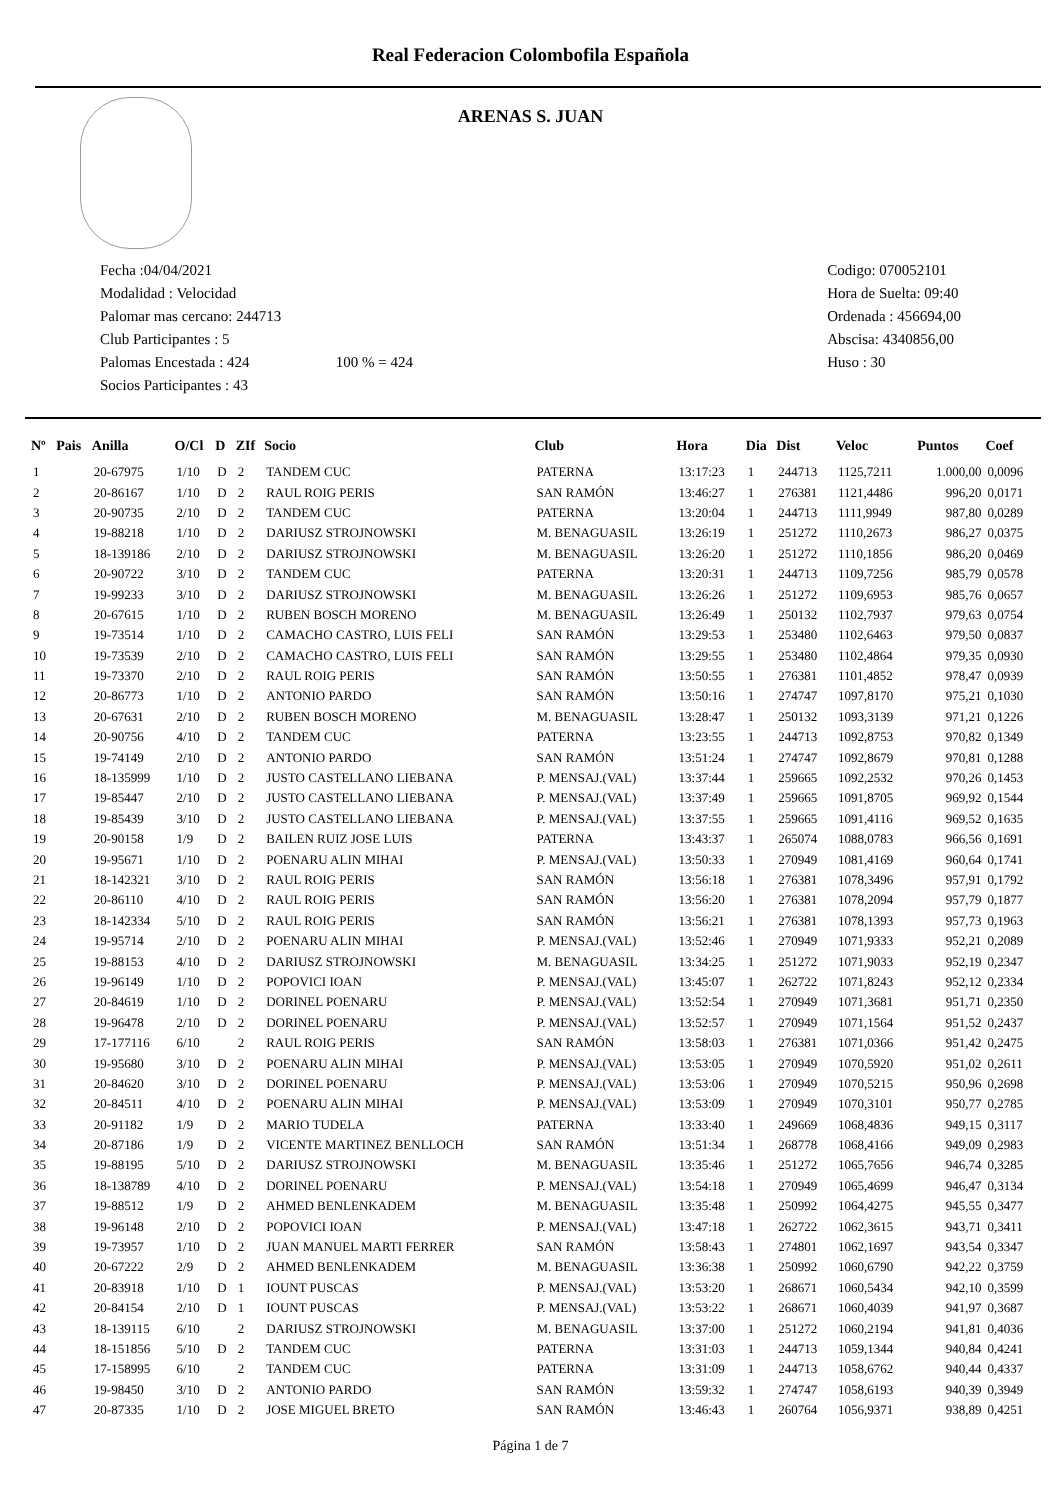Real Federacion Colombofila Española
ARENAS S. JUAN
Fecha :04/04/2021
Modalidad : Velocidad
Palomar mas cercano: 244713
Club Participantes : 5
Palomas Encestada : 424 100 % = 424
Socios Participantes : 43
Codigo: 070052101
Hora de Suelta: 09:40
Ordenada : 456694,00
Abscisa: 4340856,00
Huso : 30
| Nº | Pais | Anilla | O/Cl | D | ZIf | Socio | Club | Hora | Dia | Dist | Veloc | Puntos | Coef |
| --- | --- | --- | --- | --- | --- | --- | --- | --- | --- | --- | --- | --- | --- |
| 1 | | 20-67975 | 1/10 | D | 2 | TANDEM CUC | PATERNA | 13:17:23 | 1 | 244713 | 1125,7211 | 1.000,00 | 0,0096 |
| 2 | | 20-86167 | 1/10 | D | 2 | RAUL ROIG PERIS | SAN RAMÓN | 13:46:27 | 1 | 276381 | 1121,4486 | 996,20 | 0,0171 |
| 3 | | 20-90735 | 2/10 | D | 2 | TANDEM CUC | PATERNA | 13:20:04 | 1 | 244713 | 1111,9949 | 987,80 | 0,0289 |
| 4 | | 19-88218 | 1/10 | D | 2 | DARIUSZ STROJNOWSKI | M. BENAGUASIL | 13:26:19 | 1 | 251272 | 1110,2673 | 986,27 | 0,0375 |
| 5 | | 18-139186 | 2/10 | D | 2 | DARIUSZ STROJNOWSKI | M. BENAGUASIL | 13:26:20 | 1 | 251272 | 1110,1856 | 986,20 | 0,0469 |
| 6 | | 20-90722 | 3/10 | D | 2 | TANDEM CUC | PATERNA | 13:20:31 | 1 | 244713 | 1109,7256 | 985,79 | 0,0578 |
| 7 | | 19-99233 | 3/10 | D | 2 | DARIUSZ STROJNOWSKI | M. BENAGUASIL | 13:26:26 | 1 | 251272 | 1109,6953 | 985,76 | 0,0657 |
| 8 | | 20-67615 | 1/10 | D | 2 | RUBEN BOSCH MORENO | M. BENAGUASIL | 13:26:49 | 1 | 250132 | 1102,7937 | 979,63 | 0,0754 |
| 9 | | 19-73514 | 1/10 | D | 2 | CAMACHO CASTRO, LUIS FELI | SAN RAMÓN | 13:29:53 | 1 | 253480 | 1102,6463 | 979,50 | 0,0837 |
| 10 | | 19-73539 | 2/10 | D | 2 | CAMACHO CASTRO, LUIS FELI | SAN RAMÓN | 13:29:55 | 1 | 253480 | 1102,4864 | 979,35 | 0,0930 |
| 11 | | 19-73370 | 2/10 | D | 2 | RAUL ROIG PERIS | SAN RAMÓN | 13:50:55 | 1 | 276381 | 1101,4852 | 978,47 | 0,0939 |
| 12 | | 20-86773 | 1/10 | D | 2 | ANTONIO PARDO | SAN RAMÓN | 13:50:16 | 1 | 274747 | 1097,8170 | 975,21 | 0,1030 |
| 13 | | 20-67631 | 2/10 | D | 2 | RUBEN BOSCH MORENO | M. BENAGUASIL | 13:28:47 | 1 | 250132 | 1093,3139 | 971,21 | 0,1226 |
| 14 | | 20-90756 | 4/10 | D | 2 | TANDEM CUC | PATERNA | 13:23:55 | 1 | 244713 | 1092,8753 | 970,82 | 0,1349 |
| 15 | | 19-74149 | 2/10 | D | 2 | ANTONIO PARDO | SAN RAMÓN | 13:51:24 | 1 | 274747 | 1092,8679 | 970,81 | 0,1288 |
| 16 | | 18-135999 | 1/10 | D | 2 | JUSTO CASTELLANO LIEBANA | P. MENSAJ.(VAL) | 13:37:44 | 1 | 259665 | 1092,2532 | 970,26 | 0,1453 |
| 17 | | 19-85447 | 2/10 | D | 2 | JUSTO CASTELLANO LIEBANA | P. MENSAJ.(VAL) | 13:37:49 | 1 | 259665 | 1091,8705 | 969,92 | 0,1544 |
| 18 | | 19-85439 | 3/10 | D | 2 | JUSTO CASTELLANO LIEBANA | P. MENSAJ.(VAL) | 13:37:55 | 1 | 259665 | 1091,4116 | 969,52 | 0,1635 |
| 19 | | 20-90158 | 1/9 | D | 2 | BAILEN RUIZ JOSE LUIS | PATERNA | 13:43:37 | 1 | 265074 | 1088,0783 | 966,56 | 0,1691 |
| 20 | | 19-95671 | 1/10 | D | 2 | POENARU ALIN MIHAI | P. MENSAJ.(VAL) | 13:50:33 | 1 | 270949 | 1081,4169 | 960,64 | 0,1741 |
| 21 | | 18-142321 | 3/10 | D | 2 | RAUL ROIG PERIS | SAN RAMÓN | 13:56:18 | 1 | 276381 | 1078,3496 | 957,91 | 0,1792 |
| 22 | | 20-86110 | 4/10 | D | 2 | RAUL ROIG PERIS | SAN RAMÓN | 13:56:20 | 1 | 276381 | 1078,2094 | 957,79 | 0,1877 |
| 23 | | 18-142334 | 5/10 | D | 2 | RAUL ROIG PERIS | SAN RAMÓN | 13:56:21 | 1 | 276381 | 1078,1393 | 957,73 | 0,1963 |
| 24 | | 19-95714 | 2/10 | D | 2 | POENARU ALIN MIHAI | P. MENSAJ.(VAL) | 13:52:46 | 1 | 270949 | 1071,9333 | 952,21 | 0,2089 |
| 25 | | 19-88153 | 4/10 | D | 2 | DARIUSZ STROJNOWSKI | M. BENAGUASIL | 13:34:25 | 1 | 251272 | 1071,9033 | 952,19 | 0,2347 |
| 26 | | 19-96149 | 1/10 | D | 2 | POPOVICI IOAN | P. MENSAJ.(VAL) | 13:45:07 | 1 | 262722 | 1071,8243 | 952,12 | 0,2334 |
| 27 | | 20-84619 | 1/10 | D | 2 | DORINEL POENARU | P. MENSAJ.(VAL) | 13:52:54 | 1 | 270949 | 1071,3681 | 951,71 | 0,2350 |
| 28 | | 19-96478 | 2/10 | D | 2 | DORINEL POENARU | P. MENSAJ.(VAL) | 13:52:57 | 1 | 270949 | 1071,1564 | 951,52 | 0,2437 |
| 29 | | 17-177116 | 6/10 | | 2 | RAUL ROIG PERIS | SAN RAMÓN | 13:58:03 | 1 | 276381 | 1071,0366 | 951,42 | 0,2475 |
| 30 | | 19-95680 | 3/10 | D | 2 | POENARU ALIN MIHAI | P. MENSAJ.(VAL) | 13:53:05 | 1 | 270949 | 1070,5920 | 951,02 | 0,2611 |
| 31 | | 20-84620 | 3/10 | D | 2 | DORINEL POENARU | P. MENSAJ.(VAL) | 13:53:06 | 1 | 270949 | 1070,5215 | 950,96 | 0,2698 |
| 32 | | 20-84511 | 4/10 | D | 2 | POENARU ALIN MIHAI | P. MENSAJ.(VAL) | 13:53:09 | 1 | 270949 | 1070,3101 | 950,77 | 0,2785 |
| 33 | | 20-91182 | 1/9 | D | 2 | MARIO TUDELA | PATERNA | 13:33:40 | 1 | 249669 | 1068,4836 | 949,15 | 0,3117 |
| 34 | | 20-87186 | 1/9 | D | 2 | VICENTE MARTINEZ BENLLOCH | SAN RAMÓN | 13:51:34 | 1 | 268778 | 1068,4166 | 949,09 | 0,2983 |
| 35 | | 19-88195 | 5/10 | D | 2 | DARIUSZ STROJNOWSKI | M. BENAGUASIL | 13:35:46 | 1 | 251272 | 1065,7656 | 946,74 | 0,3285 |
| 36 | | 18-138789 | 4/10 | D | 2 | DORINEL POENARU | P. MENSAJ.(VAL) | 13:54:18 | 1 | 270949 | 1065,4699 | 946,47 | 0,3134 |
| 37 | | 19-88512 | 1/9 | D | 2 | AHMED BENLENKADEM | M. BENAGUASIL | 13:35:48 | 1 | 250992 | 1064,4275 | 945,55 | 0,3477 |
| 38 | | 19-96148 | 2/10 | D | 2 | POPOVICI IOAN | P. MENSAJ.(VAL) | 13:47:18 | 1 | 262722 | 1062,3615 | 943,71 | 0,3411 |
| 39 | | 19-73957 | 1/10 | D | 2 | JUAN MANUEL MARTI FERRER | SAN RAMÓN | 13:58:43 | 1 | 274801 | 1062,1697 | 943,54 | 0,3347 |
| 40 | | 20-67222 | 2/9 | D | 2 | AHMED BENLENKADEM | M. BENAGUASIL | 13:36:38 | 1 | 250992 | 1060,6790 | 942,22 | 0,3759 |
| 41 | | 20-83918 | 1/10 | D | 1 | IOUNT PUSCAS | P. MENSAJ.(VAL) | 13:53:20 | 1 | 268671 | 1060,5434 | 942,10 | 0,3599 |
| 42 | | 20-84154 | 2/10 | D | 1 | IOUNT PUSCAS | P. MENSAJ.(VAL) | 13:53:22 | 1 | 268671 | 1060,4039 | 941,97 | 0,3687 |
| 43 | | 18-139115 | 6/10 | | 2 | DARIUSZ STROJNOWSKI | M. BENAGUASIL | 13:37:00 | 1 | 251272 | 1060,2194 | 941,81 | 0,4036 |
| 44 | | 18-151856 | 5/10 | D | 2 | TANDEM CUC | PATERNA | 13:31:03 | 1 | 244713 | 1059,1344 | 940,84 | 0,4241 |
| 45 | | 17-158995 | 6/10 | | 2 | TANDEM CUC | PATERNA | 13:31:09 | 1 | 244713 | 1058,6762 | 940,44 | 0,4337 |
| 46 | | 19-98450 | 3/10 | D | 2 | ANTONIO PARDO | SAN RAMÓN | 13:59:32 | 1 | 274747 | 1058,6193 | 940,39 | 0,3949 |
| 47 | | 20-87335 | 1/10 | D | 2 | JOSE MIGUEL BRETO | SAN RAMÓN | 13:46:43 | 1 | 260764 | 1056,9371 | 938,89 | 0,4251 |
Página 1 de 7